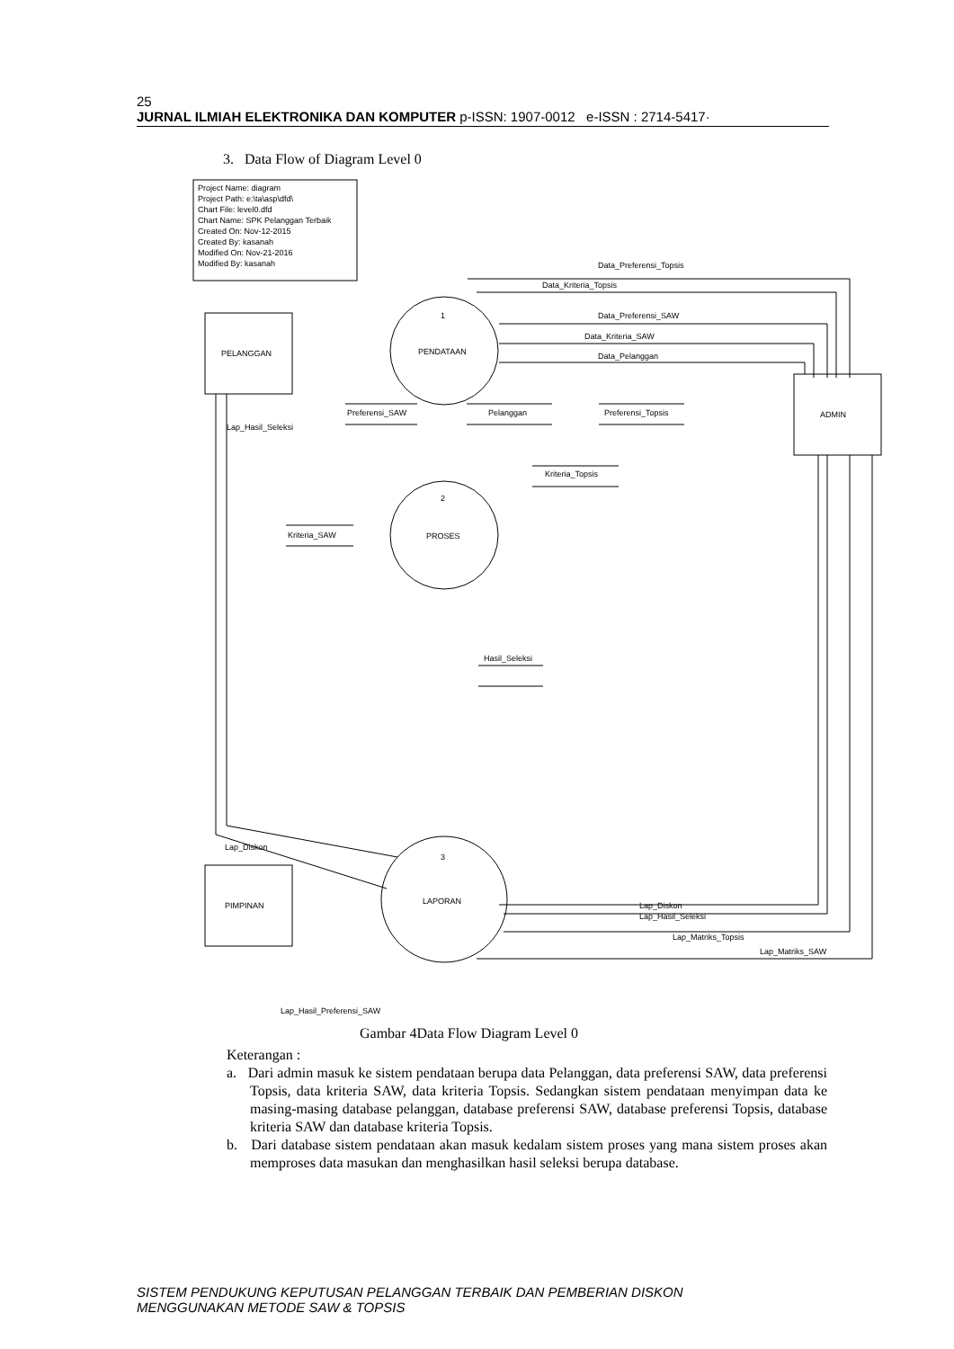25
JURNAL ILMIAH ELEKTRONIKA DAN KOMPUTER p-ISSN: 1907-0012 e-ISSN : 2714-5417·
3. Data Flow of Diagram Level 0
Project Name: diagram
Project Path: e:\ta\asp\dfd\
Chart File: level0.dfd
Chart Name: SPK Pelanggan Terbaik
Created On: Nov-12-2015
Created By: kasanah
Modified On: Nov-21-2016
Modified By: kasanah
PELANGGAN
ADMIN
PIMPINAN
1
PENDATAAN
2
PROSES
3
LAPORAN
Preferensi_SAW
Pelanggan
Preferensi_Topsis
Kriteria_Topsis
Kriteria_SAW
Hasil_Seleksi
Data_Preferensi_Topsis
Data_Kriteria_Topsis
Data_Preferensi_SAW
Data_Kriteria_SAW
Data_Pelanggan
Lap_Hasil_Seleksi
Lap_Diskon
Lap_Diskon
Lap_Hasil_Seleksi
Lap_Matriks_Topsis
Lap_Matriks_SAW
Lap_Hasil_Preferensi_SAW
Gambar 4Data Flow Diagram Level 0
Keterangan :
a. Dari admin masuk ke sistem pendataan berupa data Pelanggan, data preferensi SAW, data preferensi Topsis, data kriteria SAW, data kriteria Topsis. Sedangkan sistem pendataan menyimpan data ke masing-masing database pelanggan, database preferensi SAW, database preferensi Topsis, database kriteria SAW dan database kriteria Topsis.
b. Dari database sistem pendataan akan masuk kedalam sistem proses yang mana sistem proses akan memproses data masukan dan menghasilkan hasil seleksi berupa database.
SISTEM PENDUKUNG KEPUTUSAN PELANGGAN TERBAIK DAN PEMBERIAN DISKON
MENGGUNAKAN METODE SAW & TOPSIS